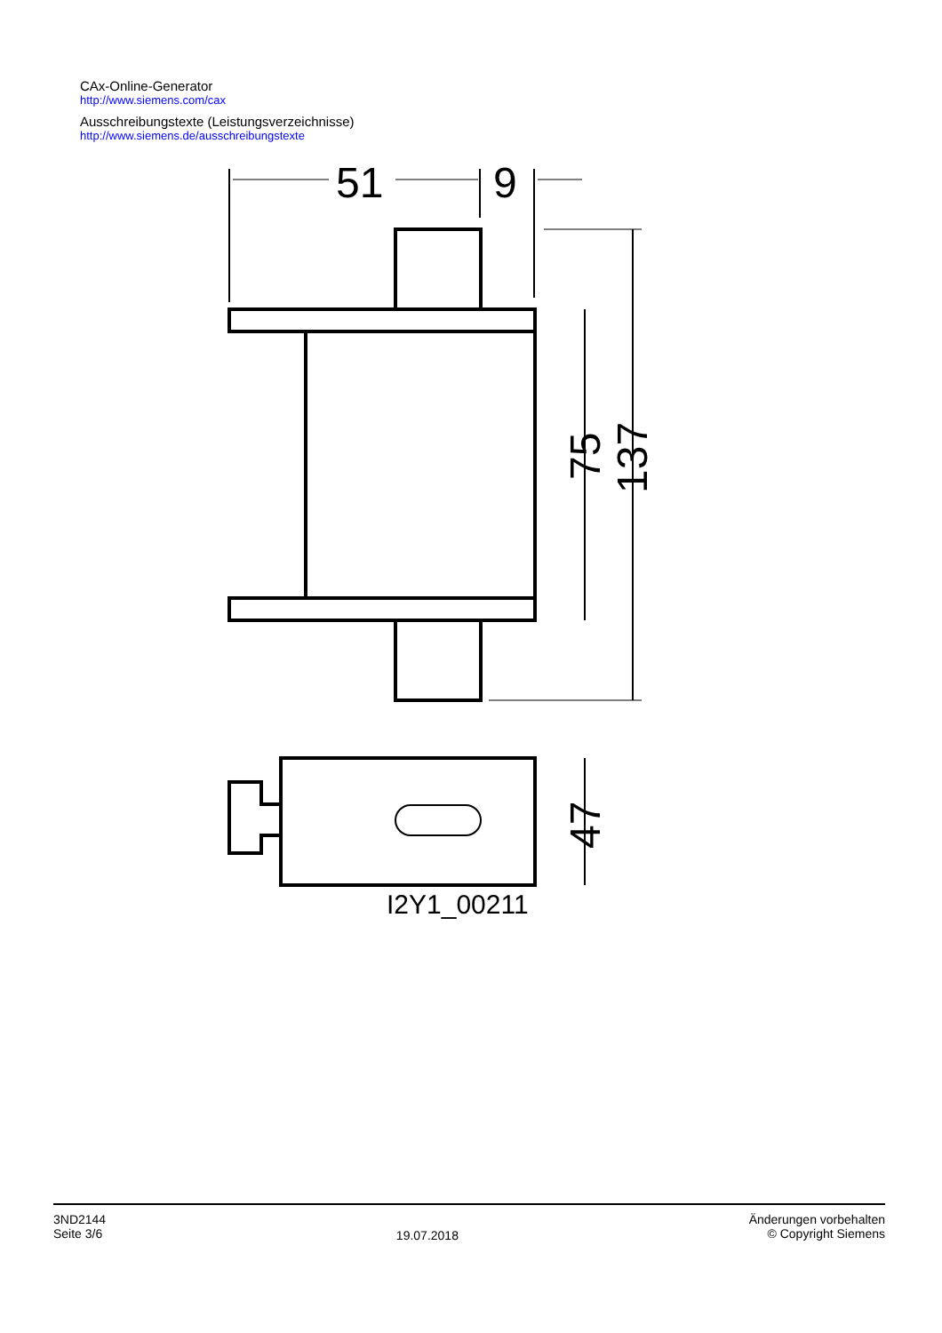CAx-Online-Generator
http://www.siemens.com/cax
Ausschreibungstexte (Leistungsverzeichnisse)
http://www.siemens.de/ausschreibungstexte
51
9
75
137
47
I2Y1_00211
3ND2144
Seite 3/6
19.07.2018
Änderungen vorbehalten
© Copyright Siemens